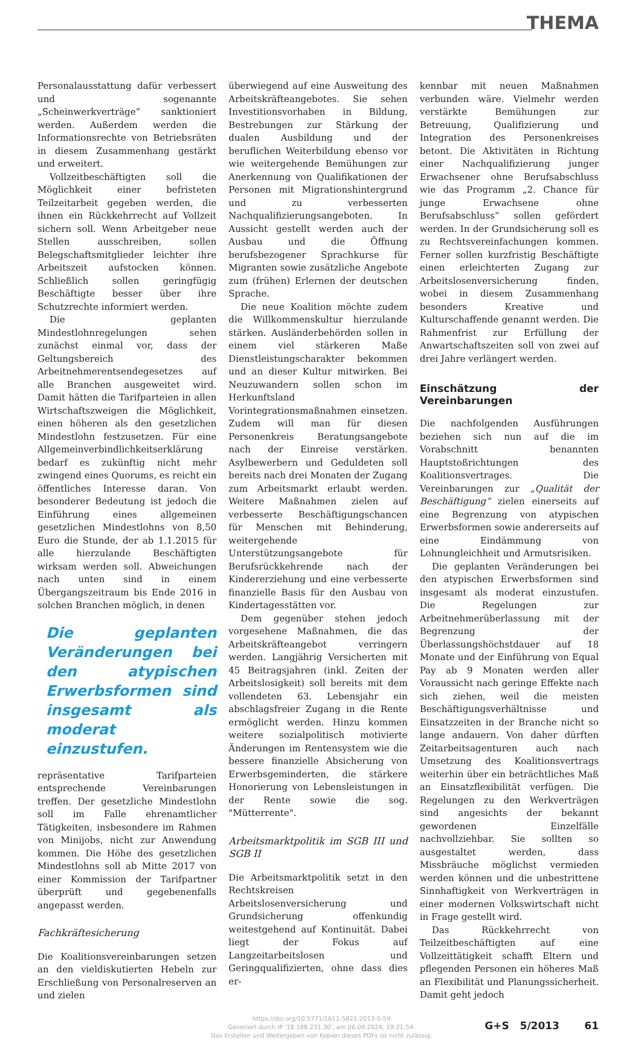THEMA
Personalausstattung dafür verbessert und sogenannte „Scheinwerkverträge“ sanktioniert werden. Außerdem werden die Informationsrechte von Betriebsräten in diesem Zusammenhang gestärkt und erweitert.
Vollzeitbeschäftigten soll die Möglichkeit einer befristeten Teilzeitarbeit gegeben werden, die ihnen ein Rückkehrrecht auf Vollzeit sichern soll. Wenn Arbeitgeber neue Stellen ausschreiben, sollen Belegschaftsmitglieder leichter ihre Arbeitszeit aufstocken können. Schließlich sollen geringfügig Beschäftigte besser über ihre Schutzrechte informiert werden.
Die geplanten Mindestlohnregelungen sehen zunächst einmal vor, dass der Geltungsbereich des Arbeitnehmerentsendegesetzes auf alle Branchen ausgeweitet wird. Damit hätten die Tarifparteien in allen Wirtschaftszweigen die Möglichkeit, einen höheren als den gesetzlichen Mindestlohn festzusetzen. Für eine Allgemeinverbindlichkeitserklärung bedarf es zukünftig nicht mehr zwingend eines Quorums, es reicht ein öffentliches Interesse daran. Von besonderer Bedeutung ist jedoch die Einführung eines allgemeinen gesetzlichen Mindestlohns von 8,50 Euro die Stunde, der ab 1.1.2015 für alle hierzulande Beschäftigten wirksam werden soll. Abweichungen nach unten sind in einem Übergangszeitraum bis Ende 2016 in solchen Branchen möglich, in denen
Die geplanten Veränderungen bei den atypischen Erwerbsformen sind insgesamt als moderat einzustufen.
repräsentative Tarifparteien entsprechende Vereinbarungen treffen. Der gesetzliche Mindestlohn soll im Falle ehrenamtlicher Tätigkeiten, insbesondere im Rahmen von Minijobs, nicht zur Anwendung kommen. Die Höhe des gesetzlichen Mindestlohns soll ab Mitte 2017 von einer Kommission der Tarifpartner überprüft und gegebenenfalls angepasst werden.
Fachkräftesicherung
Die Koalitionsvereinbarungen setzen an den vieldiskutierten Hebeln zur Erschließung von Personalreserven an und zielen
überwiegend auf eine Ausweitung des Arbeitskräfteangebotes. Sie sehen Investitionsvorhaben in Bildung, Bestrebungen zur Stärkung der dualen Ausbildung und der beruflichen Weiterbildung ebenso vor wie weitergehende Bemühungen zur Anerkennung von Qualifikationen der Personen mit Migrationshintergrund und zu verbesserten Nachqualifizierungsangeboten. In Aussicht gestellt werden auch der Ausbau und die Öffnung berufsbezogener Sprachkurse für Migranten sowie zusätzliche Angebote zum (frühen) Erlernen der deutschen Sprache.
Die neue Koalition möchte zudem die Willkommenskultur hierzulande stärken. Ausländerbehörden sollen in einem viel stärkeren Maße Dienstleistungscharakter bekommen und an dieser Kultur mitwirken. Bei Neuzuwandern sollen schon im Herkunftsland Vorintegrationsmaßnahmen einsetzen. Zudem will man für diesen Personenkreis Beratungsangebote nach der Einreise verstärken. Asylbewerbern und Geduldeten soll bereits nach drei Monaten der Zugang zum Arbeitsmarkt erlaubt werden. Weitere Maßnahmen zielen auf verbesserte Beschäftigungschancen für Menschen mit Behinderung, weitergehende Unterstützungsangebote für Berufsrückkehrende nach der Kindererziehung und eine verbesserte finanzielle Basis für den Ausbau von Kindertagesstätten vor.
Dem gegenüber stehen jedoch vorgesehene Maßnahmen, die das Arbeitskräfteangebot verringern werden. Langjährig Versicherten mit 45 Beitragsjahren (inkl. Zeiten der Arbeitslosigkeit) soll bereits mit dem vollendeten 63. Lebensjahr ein abschlagsfreier Zugang in die Rente ermöglicht werden. Hinzu kommen weitere sozialpolitisch motivierte Änderungen im Rentensystem wie die bessere finanzielle Absicherung von Erwerbsgeminderten, die stärkere Honorierung von Lebensleistungen in der Rente sowie die sog. "Mütterrente".
Arbeitsmarktpolitik im SGB III und SGB II
Die Arbeitsmarktpolitik setzt in den Rechtskreisen Arbeitslosenversicherung und Grundsicherung offenkundig weitestgehend auf Kontinuität. Dabei liegt der Fokus auf Langzeitarbeitslosen und Geringqualifizierten, ohne dass dies er-
kennbar mit neuen Maßnahmen verbunden wäre. Vielmehr werden verstärkte Bemühungen zur Betreuung, Qualifizierung und Integration des Personenkreises betont. Die Aktivitäten in Richtung einer Nachqualifizierung junger Erwachsener ohne Berufsabschluss wie das Programm „2. Chance für junge Erwachsene ohne Berufsabschluss“ sollen gefördert werden. In der Grundsicherung soll es zu Rechtsvereinfachungen kommen. Ferner sollen kurzfristig Beschäftigte einen erleichterten Zugang zur Arbeitslosenversicherung finden, wobei in diesem Zusammenhang besonders Kreative und Kulturschaffende genannt werden. Die Rahmenfrist zur Erfüllung der Anwartschaftszeiten soll von zwei auf drei Jahre verlängert werden.
Einschätzung der Vereinbarungen
Die nachfolgenden Ausführungen beziehen sich nun auf die im Vorabschnitt benannten Hauptstoßrichtungen des Koalitionsvertrages. Die Vereinbarungen zur „Qualität der Beschäftigung“ zielen einerseits auf eine Begrenzung von atypischen Erwerbsformen sowie andererseits auf eine Eindämmung von Lohnungleichheit und Armutsrisiken.
Die geplanten Veränderungen bei den atypischen Erwerbsformen sind insgesamt als moderat einzustufen. Die Regelungen zur Arbeitnehmerüberlassung mit der Begrenzung der Überlassungshöchstdauer auf 18 Monate und der Einführung von Equal Pay ab 9 Monaten werden aller Voraussicht nach geringe Effekte nach sich ziehen, weil die meisten Beschäftigungsverhältnisse und Einsatzzeiten in der Branche nicht so lange andauern. Von daher dürften Zeitarbeitsagenturen auch nach Umsetzung des Koalitionsvertrags weiterhin über ein beträchtliches Maß an Einsatzflexibilität verfügen. Die Regelungen zu den Werkverträgen sind angesichts der bekannt gewordenen Einzelfälle nachvollziehbar. Sie sollten so ausgestaltet werden, dass Missbräuche möglichst vermieden werden können und die unbestrittene Sinnhaftigkeit von Werkverträgen in einer modernen Volkswirtschaft nicht in Frage gestellt wird.
Das Rückkehrrecht von Teilzeitbeschäftigten auf eine Vollzeittätigkeit schafft Eltern und pflegenden Personen ein höheres Maß an Flexibilität und Planungssicherheit. Damit geht jedoch
https://doi.org/10.5771/1611-5821-2013-5-59
Generiert durch IP '18.188.231.30', am 06.09.2024, 19:21:54.
Das Erstellen und Weitergeben von Kopien dieses PDFs ist nicht zulässig.
G+S 5/2013 61